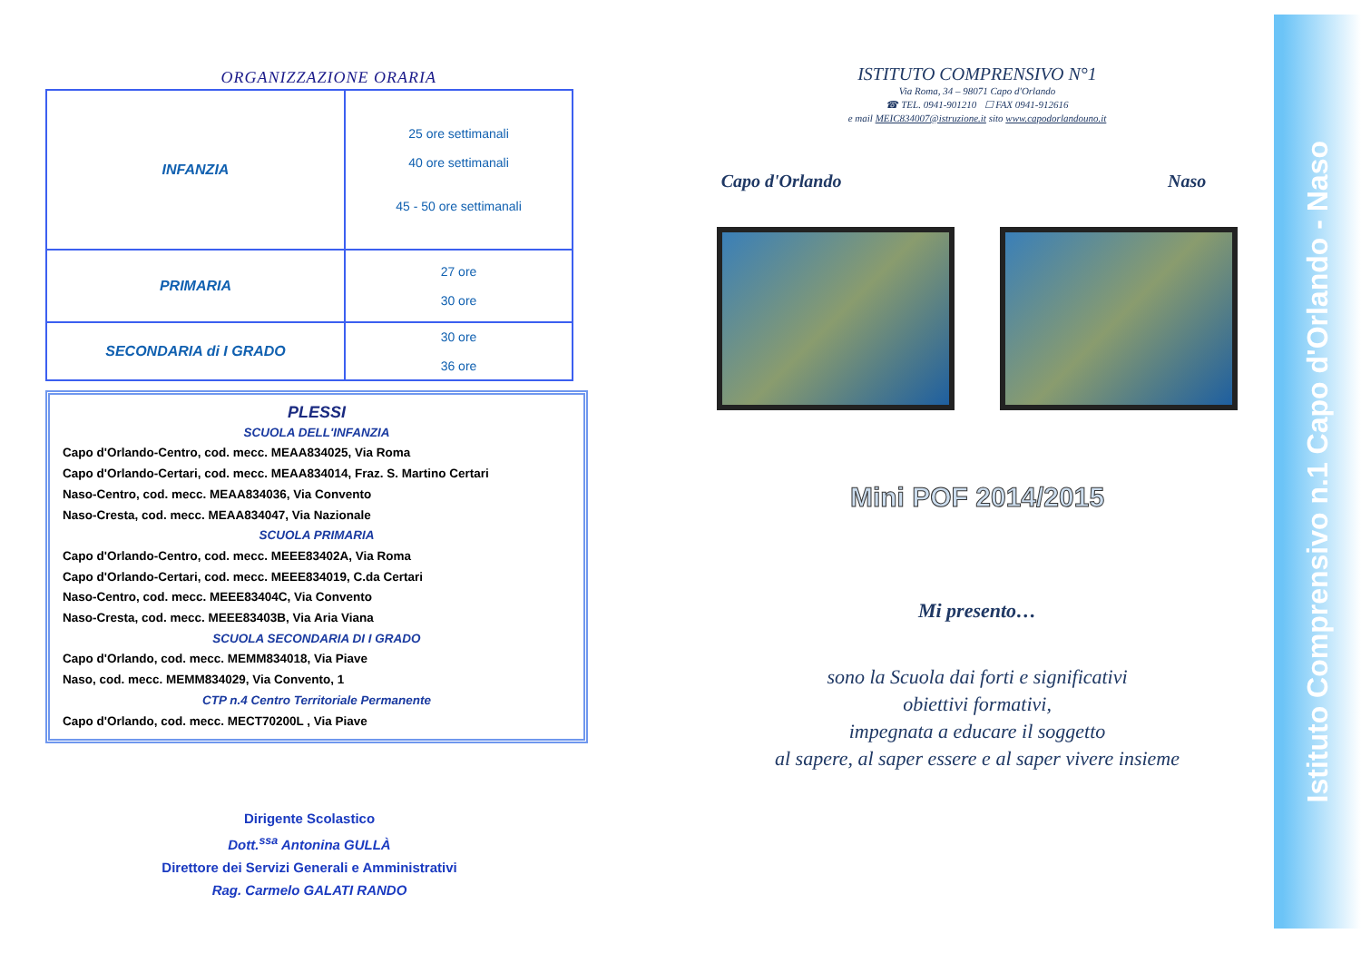ORGANIZZAZIONE ORARIA
| INFANZIA | 25 ore settimanali 40 ore settimanali 45 - 50 ore settimanali |
| PRIMARIA | 27 ore 30 ore |
| SECONDARIA di I GRADO | 30 ore 36 ore |
PLESSI
SCUOLA DELL'INFANZIA
Capo d'Orlando-Centro, cod. mecc. MEAA834025, Via Roma
Capo d'Orlando-Certari, cod. mecc. MEAA834014, Fraz. S. Martino Certari
Naso-Centro, cod. mecc. MEAA834036, Via Convento
Naso-Cresta, cod. mecc. MEAA834047, Via Nazionale
SCUOLA PRIMARIA
Capo d'Orlando-Centro, cod. mecc. MEEE83402A, Via Roma
Capo d'Orlando-Certari, cod. mecc. MEEE834019, C.da Certari
Naso-Centro, cod. mecc. MEEE83404C, Via Convento
Naso-Cresta, cod. mecc. MEEE83403B, Via Aria Viana
SCUOLA SECONDARIA DI I GRADO
Capo d'Orlando, cod. mecc. MEMM834018, Via Piave
Naso, cod. mecc. MEMM834029, Via Convento, 1
CTP n.4 Centro Territoriale Permanente
Capo d'Orlando, cod. mecc. MECT70200L , Via Piave
Dirigente Scolastico
Dott.<sup>ssa</sup> Antonina GULLÀ
Direttore dei Servizi Generali e Amministrativi
Rag. Carmelo GALATI RANDO
ISTITUTO COMPRENSIVO N°1
Via Roma, 34 – 98071 Capo d'Orlando
☎ TEL. 0941-901210 ☐ FAX 0941-912616
e mail MEIC834007@istruzione.it sito www.capodorlandouno.it
Capo d'Orlando Naso
Mini POF 2014/2015
Mi presento…
sono la Scuola dai forti e significativi
obiettivi formativi,
impegnata a educare il soggetto
al sapere, al saper essere e al saper vivere insieme
Istituto Comprensivo n.1 Capo d'Orlando - Naso